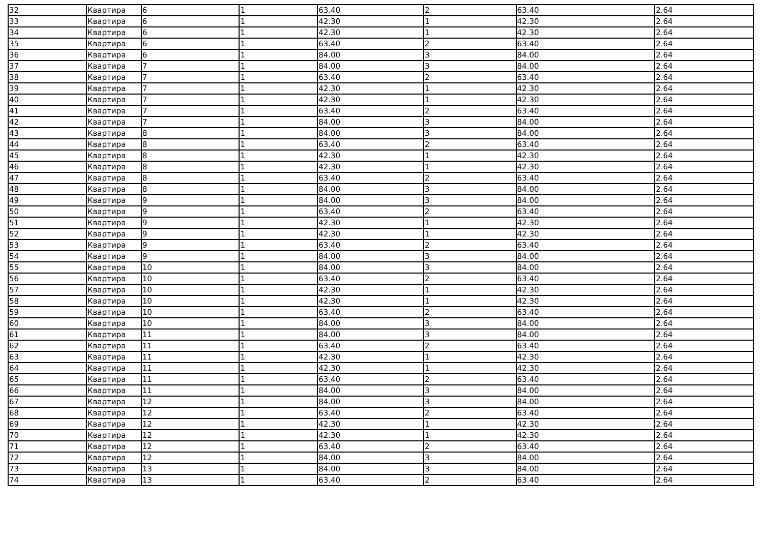| 32 | Квартира | 6 | 1 | 63.40 | 2 | 63.40 | 2.64 |
| 33 | Квартира | 6 | 1 | 42.30 | 1 | 42.30 | 2.64 |
| 34 | Квартира | 6 | 1 | 42.30 | 1 | 42.30 | 2.64 |
| 35 | Квартира | 6 | 1 | 63.40 | 2 | 63.40 | 2.64 |
| 36 | Квартира | 6 | 1 | 84.00 | 3 | 84.00 | 2.64 |
| 37 | Квартира | 7 | 1 | 84.00 | 3 | 84.00 | 2.64 |
| 38 | Квартира | 7 | 1 | 63.40 | 2 | 63.40 | 2.64 |
| 39 | Квартира | 7 | 1 | 42.30 | 1 | 42.30 | 2.64 |
| 40 | Квартира | 7 | 1 | 42.30 | 1 | 42.30 | 2.64 |
| 41 | Квартира | 7 | 1 | 63.40 | 2 | 63.40 | 2.64 |
| 42 | Квартира | 7 | 1 | 84.00 | 3 | 84.00 | 2.64 |
| 43 | Квартира | 8 | 1 | 84.00 | 3 | 84.00 | 2.64 |
| 44 | Квартира | 8 | 1 | 63.40 | 2 | 63.40 | 2.64 |
| 45 | Квартира | 8 | 1 | 42.30 | 1 | 42.30 | 2.64 |
| 46 | Квартира | 8 | 1 | 42.30 | 1 | 42.30 | 2.64 |
| 47 | Квартира | 8 | 1 | 63.40 | 2 | 63.40 | 2.64 |
| 48 | Квартира | 8 | 1 | 84.00 | 3 | 84.00 | 2.64 |
| 49 | Квартира | 9 | 1 | 84.00 | 3 | 84.00 | 2.64 |
| 50 | Квартира | 9 | 1 | 63.40 | 2 | 63.40 | 2.64 |
| 51 | Квартира | 9 | 1 | 42.30 | 1 | 42.30 | 2.64 |
| 52 | Квартира | 9 | 1 | 42.30 | 1 | 42.30 | 2.64 |
| 53 | Квартира | 9 | 1 | 63.40 | 2 | 63.40 | 2.64 |
| 54 | Квартира | 9 | 1 | 84.00 | 3 | 84.00 | 2.64 |
| 55 | Квартира | 10 | 1 | 84.00 | 3 | 84.00 | 2.64 |
| 56 | Квартира | 10 | 1 | 63.40 | 2 | 63.40 | 2.64 |
| 57 | Квартира | 10 | 1 | 42.30 | 1 | 42.30 | 2.64 |
| 58 | Квартира | 10 | 1 | 42.30 | 1 | 42.30 | 2.64 |
| 59 | Квартира | 10 | 1 | 63.40 | 2 | 63.40 | 2.64 |
| 60 | Квартира | 10 | 1 | 84.00 | 3 | 84.00 | 2.64 |
| 61 | Квартира | 11 | 1 | 84.00 | 3 | 84.00 | 2.64 |
| 62 | Квартира | 11 | 1 | 63.40 | 2 | 63.40 | 2.64 |
| 63 | Квартира | 11 | 1 | 42.30 | 1 | 42.30 | 2.64 |
| 64 | Квартира | 11 | 1 | 42.30 | 1 | 42.30 | 2.64 |
| 65 | Квартира | 11 | 1 | 63.40 | 2 | 63.40 | 2.64 |
| 66 | Квартира | 11 | 1 | 84.00 | 3 | 84.00 | 2.64 |
| 67 | Квартира | 12 | 1 | 84.00 | 3 | 84.00 | 2.64 |
| 68 | Квартира | 12 | 1 | 63.40 | 2 | 63.40 | 2.64 |
| 69 | Квартира | 12 | 1 | 42.30 | 1 | 42.30 | 2.64 |
| 70 | Квартира | 12 | 1 | 42.30 | 1 | 42.30 | 2.64 |
| 71 | Квартира | 12 | 1 | 63.40 | 2 | 63.40 | 2.64 |
| 72 | Квартира | 12 | 1 | 84.00 | 3 | 84.00 | 2.64 |
| 73 | Квартира | 13 | 1 | 84.00 | 3 | 84.00 | 2.64 |
| 74 | Квартира | 13 | 1 | 63.40 | 2 | 63.40 | 2.64 |